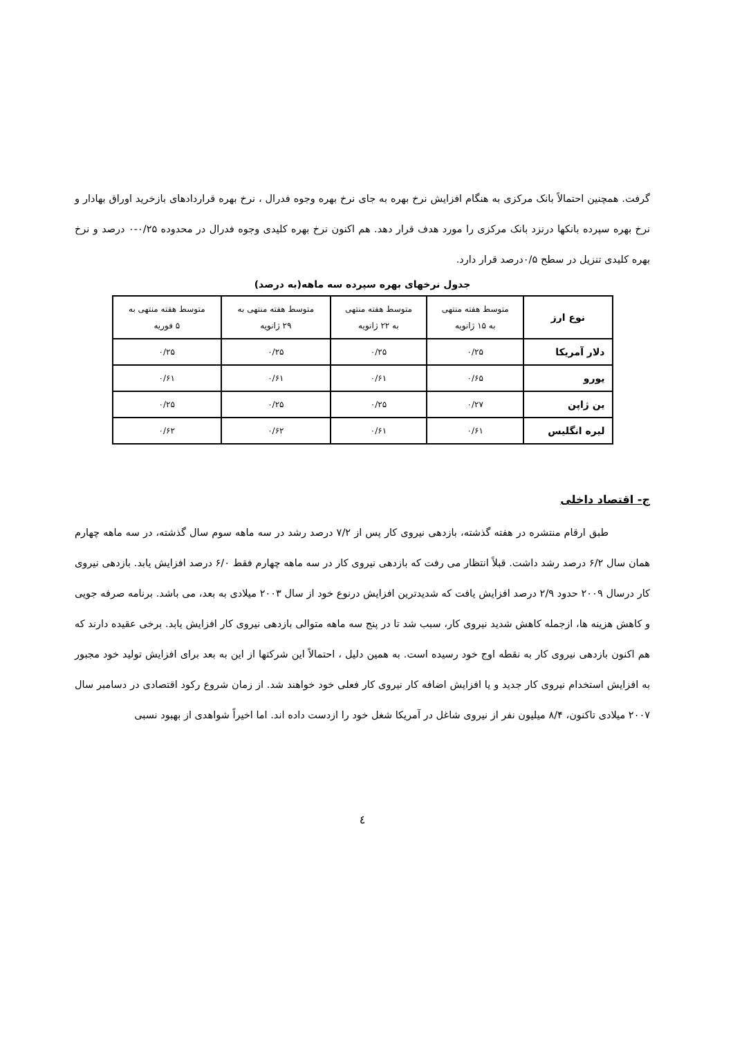گرفت. همچنین احتمالاً بانک مرکزی به هنگام افزایش نرخ بهره به جای نرخ بهره وجوه فدرال ، نرخ بهره قراردادهای بازخرید اوراق بهادار و نرخ بهره سپرده بانکها درنزد بانک مرکزی را مورد هدف قرار دهد. هم اکنون نرخ بهره کلیدی وجوه فدرال در محدوده ۰/۲۵-۰ درصد و نرخ بهره کلیدی تنزیل در سطح ۰/۵درصد قرار دارد.
جدول نرخهای بهره سپرده سه ماهه(به درصد)
| نوع ارز | متوسط هفته منتهی به ۱۵ ژانویه | متوسط هفته منتهی به ۲۲ ژانویه | متوسط هفته منتهی به ۲۹ ژانویه | متوسط هفته منتهی به ۵ فوریه |
| --- | --- | --- | --- | --- |
| دلار آمریکا | ۰/۲۵ | ۰/۲۵ | ۰/۲۵ | ۰/۲۵ |
| یورو | ۰/۶۵ | ۰/۶۱ | ۰/۶۱ | ۰/۶۱ |
| ین ژاپن | ۰/۲۷ | ۰/۲۵ | ۰/۲۵ | ۰/۲۵ |
| لیره انگلیس | ۰/۶۱ | ۰/۶۱ | ۰/۶۲ | ۰/۶۲ |
ج- اقتصاد داخلی
طبق ارقام منتشره در هفته گذشته، بازدهی نیروی کار پس از ۷/۲ درصد رشد در سه ماهه سوم سال گذشته، در سه ماهه چهارم همان سال ۶/۲ درصد رشد داشت. قبلاً انتظار می رفت که بازدهی نیروی کار در سه ماهه چهارم فقط ۶/۰ درصد افزایش یابد. بازدهی نیروی کار درسال ۲۰۰۹ حدود ۲/۹ درصد افزایش یافت که شدیدترین افزایش درنوع خود از سال ۲۰۰۳ میلادی به بعد، می باشد. برنامه صرفه جویی و کاهش هزینه ها، ازجمله کاهش شدید نیروی کار، سبب شد تا در پنج سه ماهه متوالی بازدهی نیروی کار افزایش یابد. برخی عقیده دارند که هم اکنون بازدهی نیروی کار به نقطه اوج خود رسیده است. به همین دلیل ، احتمالاً این شرکتها از این به بعد برای افزایش تولید خود مجبور به افزایش استخدام نیروی کار جدید و یا افزایش اضافه کار نیروی کار فعلی خود خواهند شد. از زمان شروع رکود اقتصادی در دسامبر سال ۲۰۰۷ میلادی تاکنون، ۸/۴ میلیون نفر از نیروی شاغل در آمریکا شغل خود را ازدست داده اند. اما اخیراً شواهدی از بهبود نسبی
٤